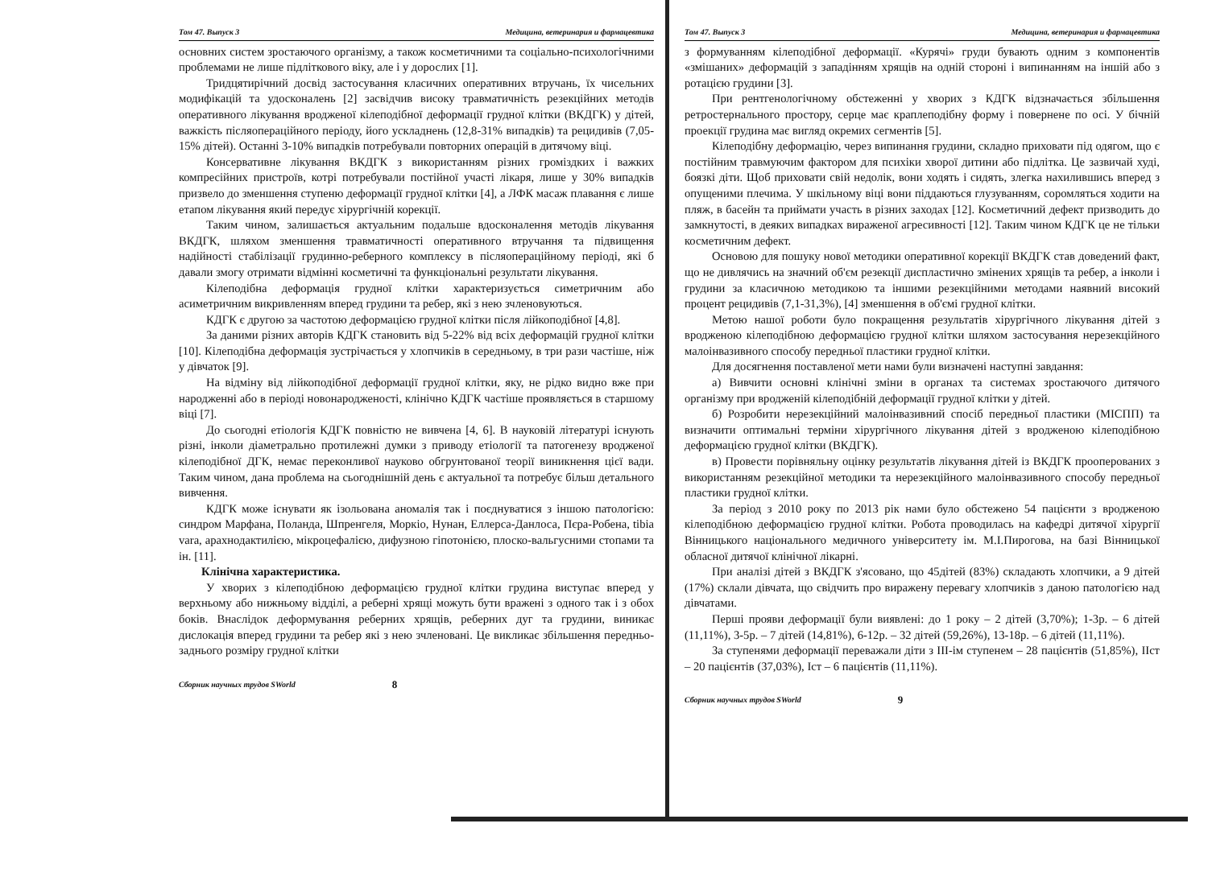Том 47. Выпуск 3 Медицина, ветеринария и фармацевтика
основних систем зростаючого організму, а також косметичними та соціально-психологічними проблемами не лише підліткового віку, але і у дорослих [1].
Тридцятирічний досвід застосування класичних оперативних втручань, їх чисельних модифікацій та удосконалень [2] засвідчив високу травматичність резекційних методів оперативного лікування вродженої кілеподібної деформації грудної клітки (ВКДГК) у дітей, важкість післяопераційного періоду, його ускладнень (12,8-31% випадків) та рецидивів (7,05-15% дітей). Останні 3-10% випадків потребували повторних операцій в дитячому віці.
Консервативне лікування ВКДГК з використанням різних громіздких і важких компресійних пристроїв, котрі потребували постійної участі лікаря, лише у 30% випадків призвело до зменшення ступеню деформації грудної клітки [4], а ЛФК масаж плавання є лише етапом лікування який передує хірургічній корекції.
Таким чином, залишається актуальним подальше вдосконалення методів лікування ВКДГК, шляхом зменшення травматичності оперативного втручання та підвищення надійності стабілізації грудинно-реберного комплексу в післяопераційному періоді, які б давали змогу отримати відмінні косметичні та функціональні результати лікування.
Кілеподібна деформація грудної клітки характеризується симетричним або асиметричним викривленням вперед грудини та ребер, які з нею зчленовуються.
КДГК є другою за частотою деформацією грудної клітки після лійкоподібної [4,8].
За даними різних авторів КДГК становить від 5-22% від всіх деформацій грудної клітки [10]. Кілеподібна деформація зустрічається у хлопчиків в середньому, в три рази частіше, ніж у дівчаток [9].
На відміну від лійкоподібної деформації грудної клітки, яку, не рідко видно вже при народженні або в періоді новонародженості, клінічно КДГК частіше проявляється в старшому віці [7].
До сьогодні етіологія КДГК повністю не вивчена [4, 6]. В науковій літературі існують різні, інколи діаметрально протилежні думки з приводу етіології та патогенезу вродженої кілеподібної ДГК, немає переконливої науково обгрунтованої теорії виникнення цієї вади. Таким чином, дана проблема на сьогоднішній день є актуальної та потребує більш детального вивчення.
КДГК може існувати як ізольована аномалія так і поєднуватися з іншою патологією: синдром Марфана, Поланда, Шпренгеля, Моркіо, Нунан, Еллерса-Данлоса, Пєра-Робена, tibia vara, арахнодактилією, мікроцефалією, дифузною гіпотонією, плоско-вальгусними стопами та ін. [11].
Клінічна характеристика.
У хворих з кілеподібною деформацією грудної клітки грудина виступає вперед у верхньому або нижньому відділі, а реберні хрящі можуть бути вражені з одного так і з обох боків. Внаслідок деформування реберних хрящів, реберних дуг та грудини, виникає дислокація вперед грудини та ребер які з нею зчленовані. Це викликає збільшення передньо-заднього розміру грудної клітки
Сборник научных трудов SWorld 8
Том 47. Выпуск 3 Медицина, ветеринария и фармацевтика
з формуванням кілеподібної деформації. «Курячі» груди бувають одним з компонентів «змішаних» деформацій з западінням хрящів на одній стороні і випинанням на іншій або з ротацією грудини [3].
При рентгенологічному обстеженні у хворих з КДГК відзначається збільшення ретростернального простору, серце має краплеподібну форму і повернене по осі. У бічній проекції грудина має вигляд окремих сегментів [5].
Кілеподібну деформацію, через випинання грудини, складно приховати під одягом, що є постійним травмуючим фактором для психіки хворої дитини або підлітка. Це зазвичай худі, боязкі діти. Щоб приховати свій недолік, вони ходять і сидять, злегка нахилившись вперед з опущеними плечима. У шкільному віці вони піддаються глузуванням, соромляться ходити на пляж, в басейн та приймати участь в різних заходах [12]. Косметичний дефект призводить до замкнутості, в деяких випадках вираженої агресивності [12]. Таким чином КДГК це не тільки косметичним дефект.
Основою для пошуку нової методики оперативної корекції ВКДГК став доведений факт, що не дивлячись на значний об'єм резекції диспластично змінених хрящів та ребер, а інколи і грудини за класичною методикою та іншими резекційними методами наявний високий процент рецидивів (7,1-31,3%), [4] зменшення в об'ємі грудної клітки.
Метою нашої роботи було покращення результатів хірургічного лікування дітей з вродженою кілеподібною деформацією грудної клітки шляхом застосування нерезекційного малоінвазивного способу передньої пластики грудної клітки.
Для досягнення поставленої мети нами були визначені наступні завдання:
а) Вивчити основні клінічні зміни в органах та системах зростаючого дитячого організму при вродженій кілеподібній деформації грудної клітки у дітей.
б) Розробити нерезекційний малоінвазивний спосіб передньої пластики (МІСПП) та визначити оптимальні терміни хірургічного лікування дітей з вродженою кілеподібною деформацією грудної клітки (ВКДГК).
в) Провести порівняльну оцінку результатів лікування дітей із ВКДГК прооперованих з використанням резекційної методики та нерезекційного малоінвазивного способу передньої пластики грудної клітки.
За період з 2010 року по 2013 рік нами було обстежено 54 пацієнти з вродженою кілеподібною деформацією грудної клітки. Робота проводилась на кафедрі дитячої хірургії Вінницького національного медичного університету ім. М.І.Пирогова, на базі Вінницької обласної дитячої клінічної лікарні.
При аналізі дітей з ВКДГК з'ясовано, що 45дітей (83%) складають хлопчики, а 9 дітей (17%) склали дівчата, що свідчить про виражену перевагу хлопчиків з даною патологією над дівчатами.
Перші прояви деформації були виявлені: до 1 року – 2 дітей (3,70%); 1-3р. – 6 дітей (11,11%), 3-5р. – 7 дітей (14,81%), 6-12р. – 32 дітей (59,26%), 13-18р. – 6 дітей (11,11%).
За ступенями деформації переважали діти з ІІІ-ім ступенем – 28 пацієнтів (51,85%), ІІст – 20 пацієнтів (37,03%), Іст – 6 пацієнтів (11,11%).
Сборник научных трудов SWorld 9